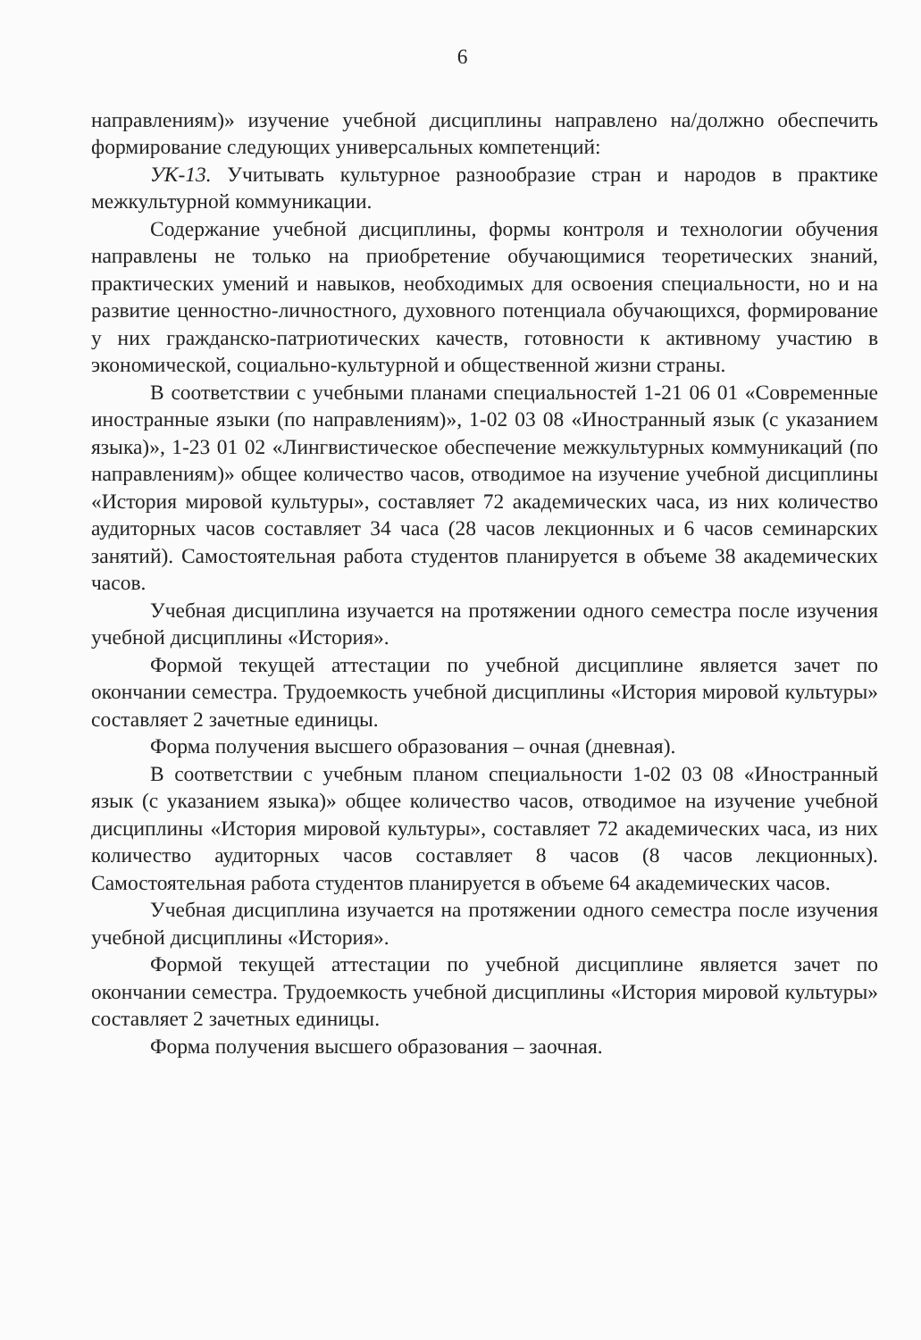6
направлениям)» изучение учебной дисциплины направлено на/должно обеспечить формирование следующих универсальных компетенций:
УК-13. Учитывать культурное разнообразие стран и народов в практике межкультурной коммуникации.
Содержание учебной дисциплины, формы контроля и технологии обучения направлены не только на приобретение обучающимися теоретических знаний, практических умений и навыков, необходимых для освоения специальности, но и на развитие ценностно-личностного, духовного потенциала обучающихся, формирование у них гражданско-патриотических качеств, готовности к активному участию в экономической, социально-культурной и общественной жизни страны.
В соответствии с учебными планами специальностей 1-21 06 01 «Современные иностранные языки (по направлениям)», 1-02 03 08 «Иностранный язык (с указанием языка)», 1-23 01 02 «Лингвистическое обеспечение межкультурных коммуникаций (по направлениям)» общее количество часов, отводимое на изучение учебной дисциплины «История мировой культуры», составляет 72 академических часа, из них количество аудиторных часов составляет 34 часа (28 часов лекционных и 6 часов семинарских занятий). Самостоятельная работа студентов планируется в объеме 38 академических часов.
Учебная дисциплина изучается на протяжении одного семестра после изучения учебной дисциплины «История».
Формой текущей аттестации по учебной дисциплине является зачет по окончании семестра. Трудоемкость учебной дисциплины «История мировой культуры» составляет 2 зачетные единицы.
Форма получения высшего образования – очная (дневная).
В соответствии с учебным планом специальности 1-02 03 08 «Иностранный язык (с указанием языка)» общее количество часов, отводимое на изучение учебной дисциплины «История мировой культуры», составляет 72 академических часа, из них количество аудиторных часов составляет 8 часов (8 часов лекционных). Самостоятельная работа студентов планируется в объеме 64 академических часов.
Учебная дисциплина изучается на протяжении одного семестра после изучения учебной дисциплины «История».
Формой текущей аттестации по учебной дисциплине является зачет по окончании семестра. Трудоемкость учебной дисциплины «История мировой культуры» составляет 2 зачетных единицы.
Форма получения высшего образования – заочная.